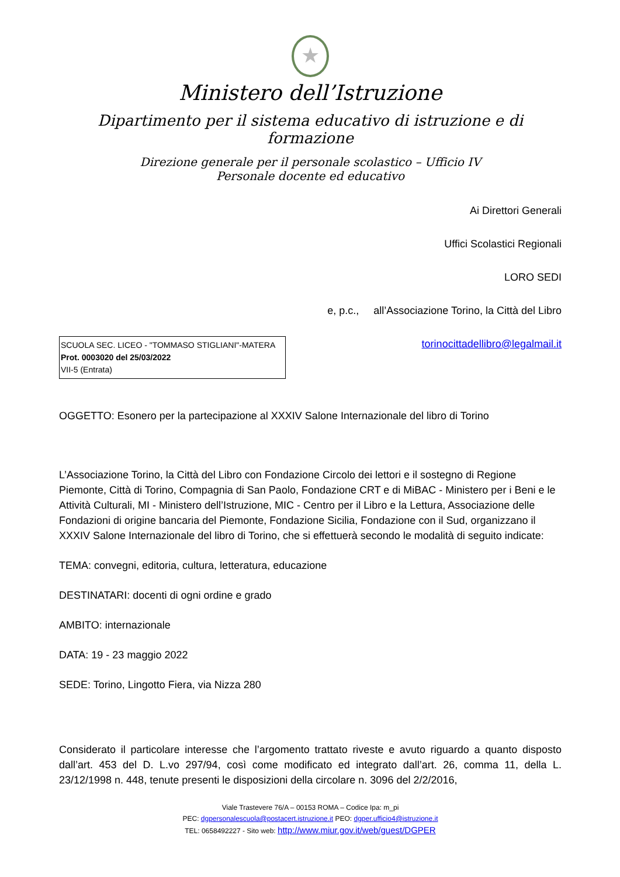★
Ministero dell’Istruzione
Dipartimento per il sistema educativo di istruzione e di formazione
Direzione generale per il personale scolastico – Ufficio IV
Personale docente ed educativo
Ai Direttori Generali
Uffici Scolastici Regionali
LORO SEDI
e, p.c., all’Associazione Torino, la Città del Libro
SCUOLA SEC. LICEO - "TOMMASO STIGLIANI"-MATERA
Prot. 0003020 del 25/03/2022
VII-5 (Entrata)
torinocittadellibro@legalmail.it
OGGETTO: Esonero per la partecipazione al XXXIV Salone Internazionale del libro di Torino
L’Associazione Torino, la Città del Libro con Fondazione Circolo dei lettori e il sostegno di Regione Piemonte, Città di Torino, Compagnia di San Paolo, Fondazione CRT e di MiBAC - Ministero per i Beni e le Attività Culturali, MI - Ministero dell’Istruzione, MIC - Centro per il Libro e la Lettura, Associazione delle Fondazioni di origine bancaria del Piemonte, Fondazione Sicilia, Fondazione con il Sud, organizzano il XXXIV Salone Internazionale del libro di Torino, che si effettuerà secondo le modalità di seguito indicate:
TEMA: convegni, editoria, cultura, letteratura, educazione
DESTINATARI: docenti di ogni ordine e grado
AMBITO: internazionale
DATA: 19 - 23 maggio 2022
SEDE: Torino, Lingotto Fiera, via Nizza 280
Considerato il particolare interesse che l’argomento trattato riveste e avuto riguardo a quanto disposto dall’art. 453 del D. L.vo 297/94, così come modificato ed integrato dall’art. 26, comma 11, della L. 23/12/1998 n. 448, tenute presenti le disposizioni della circolare n. 3096 del 2/2/2016,
Viale Trastevere 76/A – 00153 ROMA – Codice Ipa: m_pi
PEC: dgpersonalescuola@postacert.istruzione.it PEO: dgper.ufficio4@istruzione.it
TEL: 0658492227 - Sito web: http://www.miur.gov.it/web/guest/DGPER